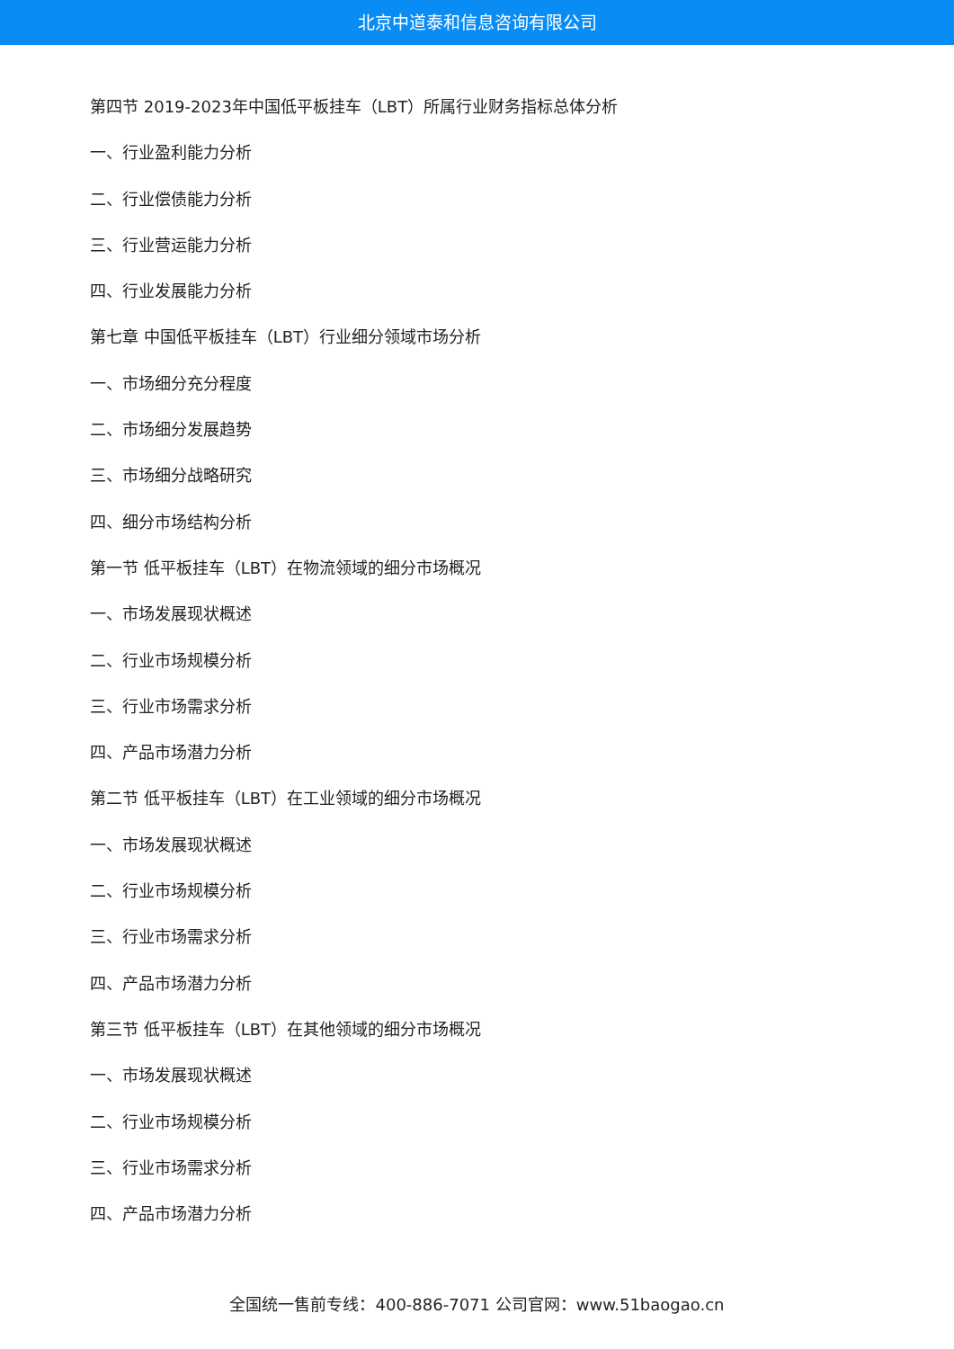北京中道泰和信息咨询有限公司
第四节 2019-2023年中国低平板挂车（LBT）所属行业财务指标总体分析
一、行业盈利能力分析
二、行业偿债能力分析
三、行业营运能力分析
四、行业发展能力分析
第七章 中国低平板挂车（LBT）行业细分领域市场分析
一、市场细分充分程度
二、市场细分发展趋势
三、市场细分战略研究
四、细分市场结构分析
第一节 低平板挂车（LBT）在物流领域的细分市场概况
一、市场发展现状概述
二、行业市场规模分析
三、行业市场需求分析
四、产品市场潜力分析
第二节 低平板挂车（LBT）在工业领域的细分市场概况
一、市场发展现状概述
二、行业市场规模分析
三、行业市场需求分析
四、产品市场潜力分析
第三节 低平板挂车（LBT）在其他领域的细分市场概况
一、市场发展现状概述
二、行业市场规模分析
三、行业市场需求分析
四、产品市场潜力分析
全国统一售前专线：400-886-7071 公司官网：www.51baogao.cn